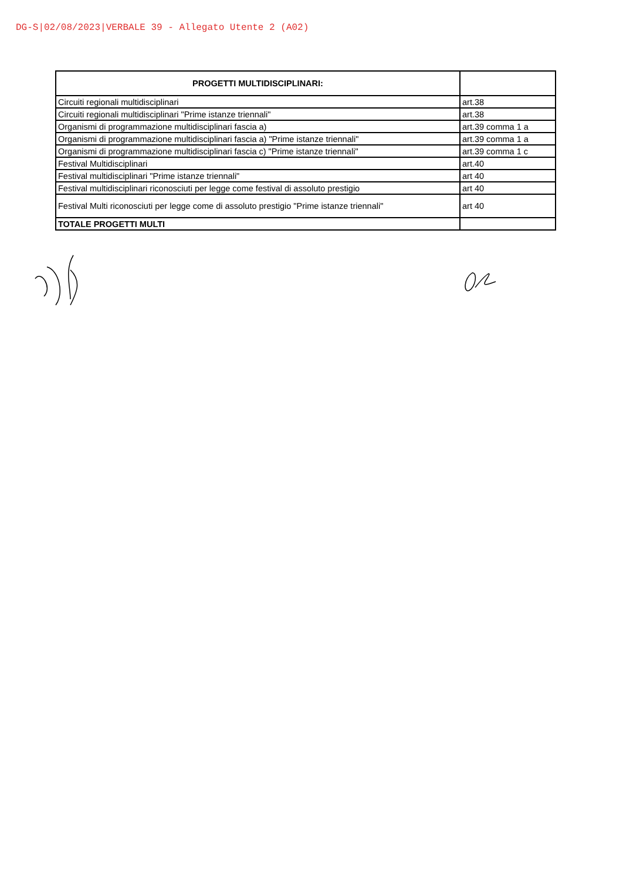DG-S|02/08/2023|VERBALE 39 - Allegato Utente 2 (A02)
| PROGETTI MULTIDISCIPLINARI: | |
| --- | --- |
| Circuiti regionali multidisciplinari | art.38 |
| Circuiti regionali multidisciplinari "Prime istanze triennali" | art.38 |
| Organismi di programmazione multidisciplinari fascia a) | art.39 comma 1 a |
| Organismi di programmazione multidisciplinari fascia a) "Prime istanze triennali" | art.39 comma 1 a |
| Organismi di programmazione multidisciplinari fascia c) "Prime istanze triennali" | art.39 comma 1 c |
| Festival Multidisciplinari | art.40 |
| Festival multidisciplinari "Prime istanze triennali" | art 40 |
| Festival multidisciplinari riconosciuti per legge come festival di assoluto prestigio | art 40 |
| Festival Multi riconosciuti per legge come di assoluto prestigio "Prime istanze triennali" | art 40 |
| TOTALE PROGETTI MULTI | |